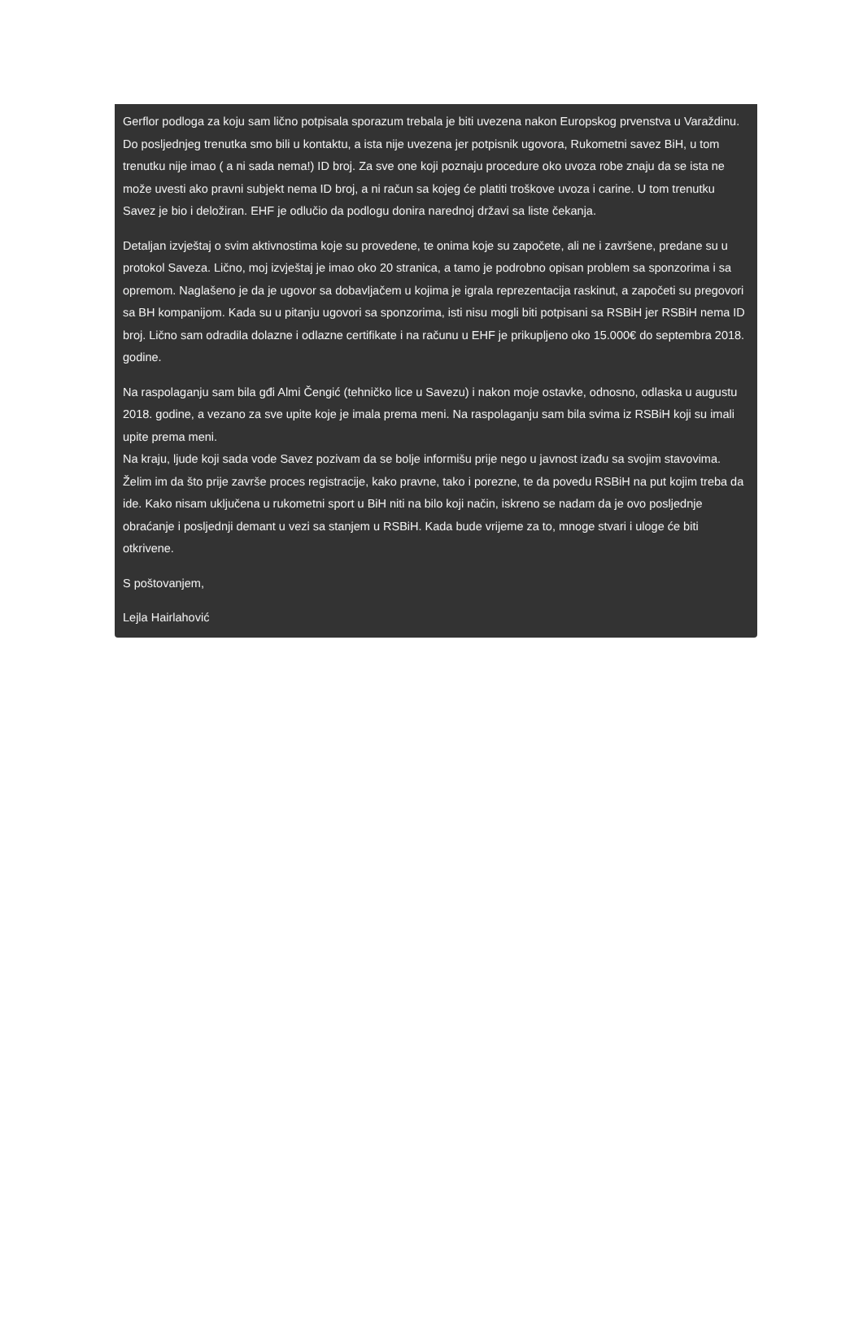Gerflor podloga za koju sam lično potpisala sporazum trebala je biti uvezena nakon Europskog prvenstva u Varaždinu. Do posljednjeg trenutka smo bili u kontaktu, a ista nije uvezena jer potpisnik ugovora, Rukometni savez BiH, u tom trenutku nije imao ( a ni sada nema!) ID broj. Za sve one koji poznaju procedure oko uvoza robe znaju da se ista ne može uvesti ako pravni subjekt nema ID broj, a ni račun sa kojeg će platiti troškove uvoza i carine. U tom trenutku Savez je bio i deložiran. EHF je odlučio da podlogu donira narednoj državi sa liste čekanja.
Detaljan izvještaj o svim aktivnostima koje su provedene, te onima koje su započete, ali ne i završene, predane su u protokol Saveza. Lično, moj izvještaj je imao oko 20 stranica, a tamo je podrobno opisan problem sa sponzorima i sa opremom. Naglašeno je da je ugovor sa dobavljačem u kojima je igrala reprezentacija raskinut, a započeti su pregovori sa BH kompanijom. Kada su u pitanju ugovori sa sponzorima, isti nisu mogli biti potpisani sa RSBiH jer RSBiH nema ID broj. Lično sam odradila dolazne i odlazne certifikate i na računu u EHF je prikupljeno oko 15.000€ do septembra 2018. godine.
Na raspolaganju sam bila gđi Almi Čengić (tehničko lice u Savezu) i nakon moje ostavke, odnosno, odlaska u augustu 2018. godine, a vezano za sve upite koje je imala prema meni. Na raspolaganju sam bila svima iz RSBiH koji su imali upite prema meni.
Na kraju, ljude koji sada vode Savez pozivam da se bolje informišu prije nego u javnost izađu sa svojim stavovima. Želim im da što prije završe proces registracije, kako pravne, tako i porezne, te da povedu RSBiH na put kojim treba da ide. Kako nisam uključena u rukometni sport u BiH niti na bilo koji način, iskreno se nadam da je ovo posljednje obraćanje i posljednji demant u vezi sa stanjem u RSBiH. Kada bude vrijeme za to, mnoge stvari i uloge će biti otkrivene.
S poštovanjem,
Lejla Hairlahović